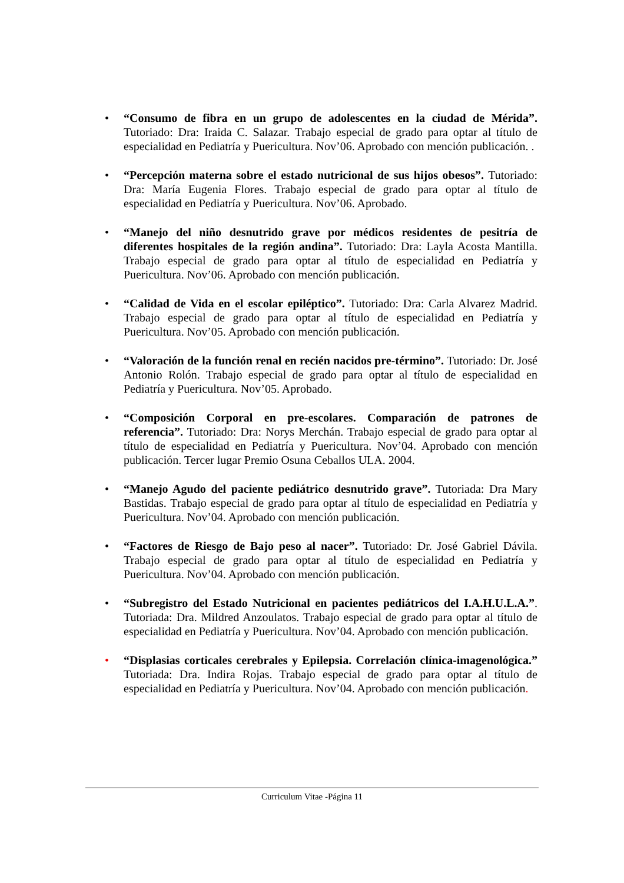• “Consumo de fibra en un grupo de adolescentes en la ciudad de Mérida”. Tutoriado: Dra: Iraida C. Salazar. Trabajo especial de grado para optar al título de especialidad en Pediatría y Puericultura. Nov’06. Aprobado con mención publicación. .
• “Percepción materna sobre el estado nutricional de sus hijos obesos”. Tutoriado: Dra: María Eugenia Flores. Trabajo especial de grado para optar al título de especialidad en Pediatría y Puericultura. Nov’06. Aprobado.
• “Manejo del niño desnutrido grave por médicos residentes de pesitría de diferentes hospitales de la región andina”. Tutoriado: Dra: Layla Acosta Mantilla. Trabajo especial de grado para optar al título de especialidad en Pediatría y Puericultura. Nov’06. Aprobado con mención publicación.
• “Calidad de Vida en el escolar epiléptico”. Tutoriado: Dra: Carla Alvarez Madrid. Trabajo especial de grado para optar al título de especialidad en Pediatría y Puericultura. Nov’05. Aprobado con mención publicación.
• “Valoración de la función renal en recién nacidos pre-término”. Tutoriado: Dr. José Antonio Rolón. Trabajo especial de grado para optar al título de especialidad en Pediatría y Puericultura. Nov’05. Aprobado.
• “Composición Corporal en pre-escolares. Comparación de patrones de referencia”. Tutoriado: Dra: Norys Merchán. Trabajo especial de grado para optar al título de especialidad en Pediatría y Puericultura. Nov’04. Aprobado con mención publicación. Tercer lugar Premio Osuna Ceballos ULA. 2004.
• “Manejo Agudo del paciente pediátrico desnutrido grave”. Tutoriada: Dra Mary Bastidas. Trabajo especial de grado para optar al título de especialidad en Pediatría y Puericultura. Nov’04. Aprobado con mención publicación.
• “Factores de Riesgo de Bajo peso al nacer”. Tutoriado: Dr. José Gabriel Dávila. Trabajo especial de grado para optar al título de especialidad en Pediatría y Puericultura. Nov’04. Aprobado con mención publicación.
• “Subregistro del Estado Nutricional en pacientes pediátricos del I.A.H.U.L.A.”. Tutoriada: Dra. Mildred Anzoulatos. Trabajo especial de grado para optar al título de especialidad en Pediatría y Puericultura. Nov’04. Aprobado con mención publicación.
• “Displasias corticales cerebrales y Epilepsia. Correlación clínica-imagenológica.” Tutoriada: Dra. Indira Rojas. Trabajo especial de grado para optar al título de especialidad en Pediatría y Puericultura. Nov’04. Aprobado con mención publicación.
Curriculum Vitae -Página 11